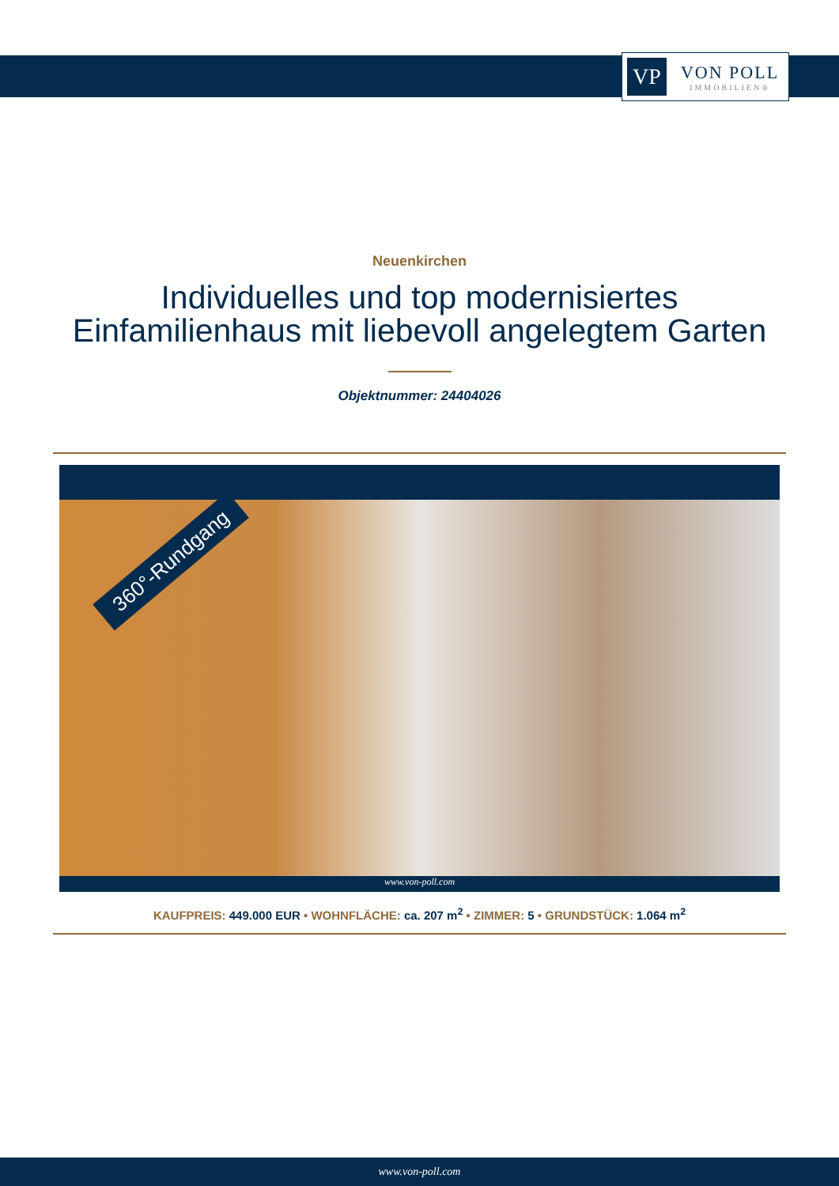VP
VON POLL
IMMOBILIEN®
Neuenkirchen
Individuelles und top modernisiertes
Einfamilienhaus mit liebevoll angelegtem Garten
Objektnummer: 24404026
360°-Rundgang
www.von-poll.com
KAUFPREIS: 449.000 EUR • WOHNFLÄCHE: ca. 207 m<sup>2</sup> • ZIMMER: 5 • GRUNDSTÜCK: 1.064 m<sup>2</sup>
www.von-poll.com